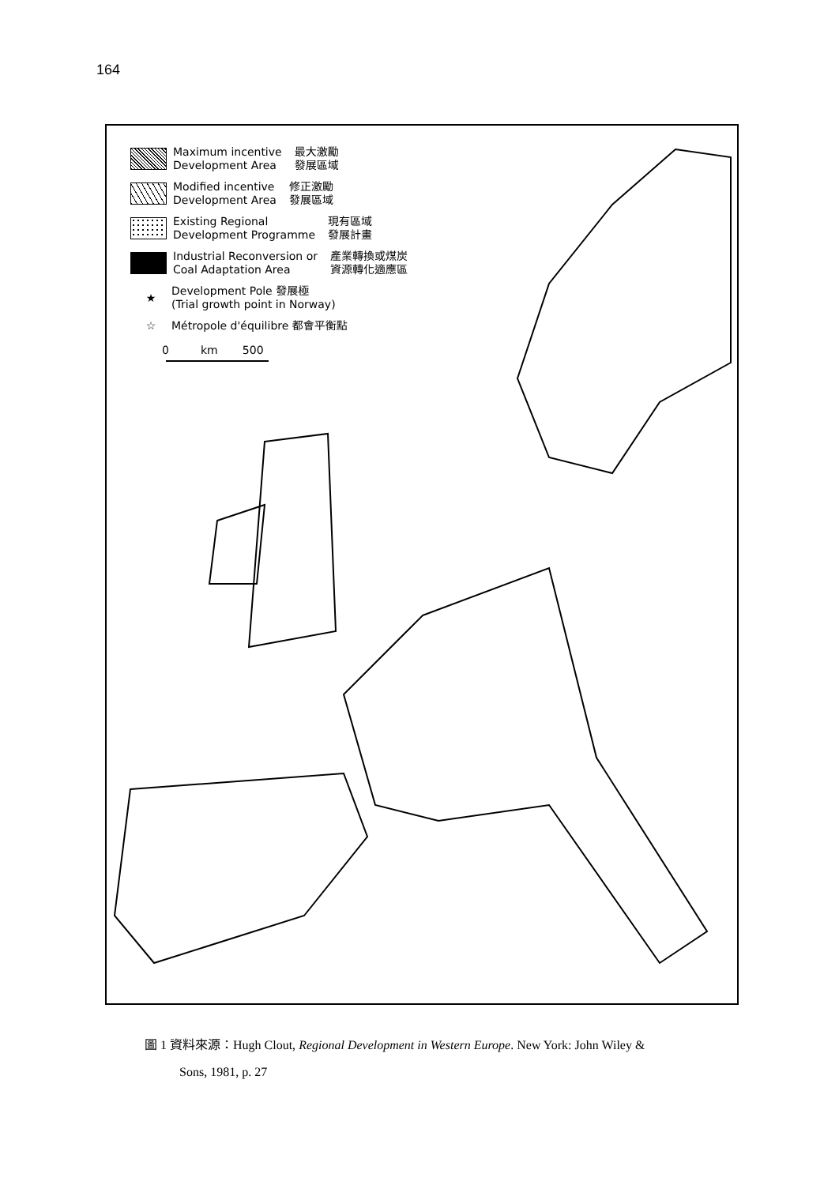164
Maximum incentive
Development Area
最大激勵
發展區域
Modified incentive
Development Area
修正激勵
發展區域
Existing Regional
Development Programme
現有區域
發展計畫
Industrial Reconversion or
Coal Adaptation Area
產業轉換或煤炭
資源轉化適應區
★
Development Pole 發展極
(Trial growth point in Norway)
☆
Métropole d'équilibre 都會平衡點
0 km 500
圖 1 資料來源：Hugh Clout, Regional Development in Western Europe. New York: John Wiley &
Sons, 1981, p. 27